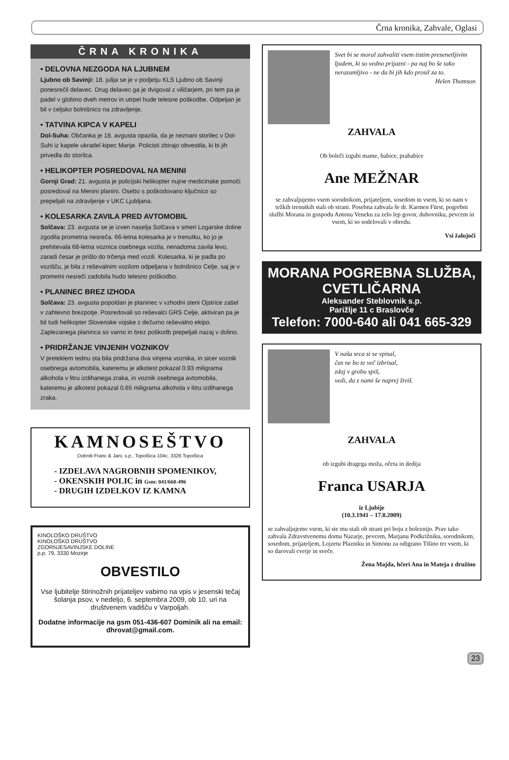Črna kronika, Zahvale, Oglasi
ČRNA KRONIKA
• DELOVNA NEZGODA NA LJUBNEM
Ljubno ob Savinji: 18. julija se je v podjetju KLS Ljubno ob Savinji ponesrečil delavec. Drug delavec ga je dvigoval z viličarjem, pri tem pa je padel v globino dveh metrov in utrpel hude telesne poškodbe. Odpeljan je bil v celjsko bolnišnico na zdravljenje.
• TATVINA KIPCA V KAPELI
Dol-Suha: Občanka je 18. avgusta opazila, da je neznani storilec v Dol-Suhi iz kapele ukradel kipec Marije. Policisti zbirajo obvestila, ki bi jih privedla do storilca.
• HELIKOPTER POSREDOVAL NA MENINI
Gornji Grad: 21. avgusta je policijski helikopter nujne medicinske pomoči posredoval na Menini planini. Osebo s poškodovano ključnico so prepeljali na zdravljenje v UKC Ljubljana.
• KOLESARKA ZAVILA PRED AVTOMOBIL
Solčava: 23. avgusta se je izven naselja Solčava v smeri Logarske doline zgodila prometna nesreča. 66-letna kolesarka je v trenutku, ko jo je prehitevala 68-letna voznica osebnega vozila, nenadoma zavila levo, zaradi česar je prišlo do trčenja med vozili. Kolesarka, ki je padla po vozišču, je bila z reševalnim vozilom odpeljana v bolnišnico Celje, saj je v prometni nesreči zadobila hudo telesno poškodbo.
• PLANINEC BREZ IZHODA
Solčava: 23. avgusta popoldan je planinec v vzhodni steni Ojstrice zašel v zahtevno brezpotje. Posredovali so reševalci GRS Celje, aktiviran pa je bil tudi helikopter Slovenske vojske z dežurno reševalno ekipo. Zaplezanega planinca so varno in brez poškodb prepeljali nazaj v dolino.
• PRIDRŽANJE VINJENIH VOZNIKOV
V preteklem tednu sta bila pridržana dva vinjena voznika, in sicer voznik osebnega avtomobila, kateremu je alkotest pokazal 0.93 miligrama alkohola v litru izdihanega zraka, in voznik osebnega avtomobila, kateremu je alkotest pokazal 0.65 miligrama alkohola v litru izdihanega zraka.
KAMNOSEŠTVO
Dobnik Franc & Jani, s.p., Topolšica 104c, 3326 Topolšica
- IZDELAVA NAGROBNIH SPOMENIKOV,
- OKENSKIH POLIC in Gsm: 041/660-496
- DRUGIH IZDELKOV IZ KAMNA
KINOLOŠKO DRUŠTVO
KINOLOŠKO DRUŠTVO
ZGORNJESAVINJSKE DOLINE
p.p. 79, 3330 Mozirje
OBVESTILO
Vse ljubitelje štirinožnih prijateljev vabimo na vpis v jesenski tečaj šolanja psov, v nedeljo, 6. septembra 2009, ob 10. uri na društvenem vadišču v Varpoljah.
Dodatne informacije na gsm 051-436-607 Dominik ali na email: dhrovat@gmail.com.
Svet bi se moral zahvaliti vsem tistim presenetljivim ljudem, ki so vedno prijazni - pa naj bo še tako nerazumljivo - ne da bi jih kdo prosil za to.
Helen Thomson
ZAHVALA
Ob boleči izgubi mame, babice, prababice
Ane MEŽNAR
se zahvaljujemo vsem sorodnikom, prijateljem, sosedom in vsem, ki so nam v težkih trenutkih stali ob strani. Posebna zahvala še dr. Karmen Fürst, pogrebni službi Morana in gospodu Antonu Veneku za zelo lep govor, duhovniku, pevcem in vsem, ki so sodelovali v obredu.
Vsi žalujoči
MORANA POGREBNA SLUŽBA, CVETLIČARNA
Aleksander Steblovnik s.p.
Parižlje 11 c Braslovče
Telefon: 7000-640 ali 041 665-329
V naša srca si se vpisal,
čas ne bo te več izbrisal,
zdaj v grobu spiš,
vedi, da z nami še naprej živiš.
ZAHVALA
ob izgubi dragega moža, očeta in dedija
Franca USARJA
iz Ljubije
(10.3.1941 – 17.8.2009)
se zahvaljujemo vsem, ki ste mu stali ob strani pri boju z boleznijo. Prav tako zahvala Zdravstvenemu domu Nazarje, pevcem, Marjanu Podkrižniku, sorodnikom, sosedom, prijateljem, Lojzetu Plazniku in Simonu za odigrano Tišino ter vsem, ki so darovali cvetje in sveče.
Žena Majda, hčeri Ana in Mateja z družino
23